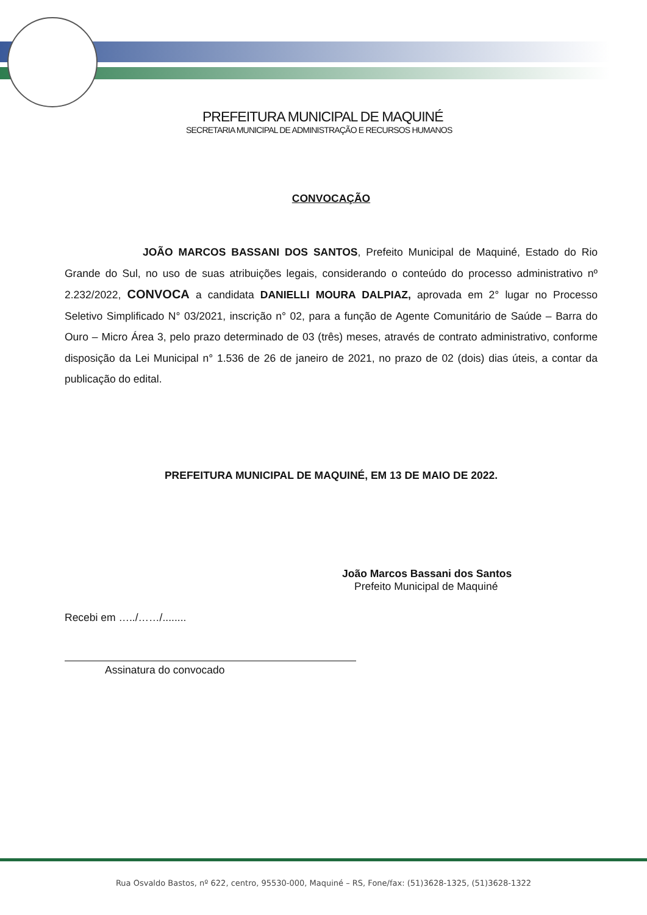PREFEITURA MUNICIPAL DE MAQUINÉ
SECRETARIA MUNICIPAL DE ADMINISTRAÇÃO E RECURSOS HUMANOS
CONVOCAÇÃO
JOÃO MARCOS BASSANI DOS SANTOS, Prefeito Municipal de Maquiné, Estado do Rio Grande do Sul, no uso de suas atribuições legais, considerando o conteúdo do processo administrativo nº 2.232/2022, CONVOCA a candidata DANIELLI MOURA DALPIAZ, aprovada em 2° lugar no Processo Seletivo Simplificado N° 03/2021, inscrição n° 02, para a função de Agente Comunitário de Saúde – Barra do Ouro – Micro Área 3, pelo prazo determinado de 03 (três) meses, através de contrato administrativo, conforme disposição da Lei Municipal n° 1.536 de 26 de janeiro de 2021, no prazo de 02 (dois) dias úteis, a contar da publicação do edital.
PREFEITURA MUNICIPAL DE MAQUINÉ, EM 13 DE MAIO DE 2022.
João Marcos Bassani dos Santos
Prefeito Municipal de Maquiné
Recebi em …../……/........
Assinatura do convocado
Rua Osvaldo Bastos, nº 622, centro, 95530-000, Maquiné – RS, Fone/fax: (51)3628-1325, (51)3628-1322